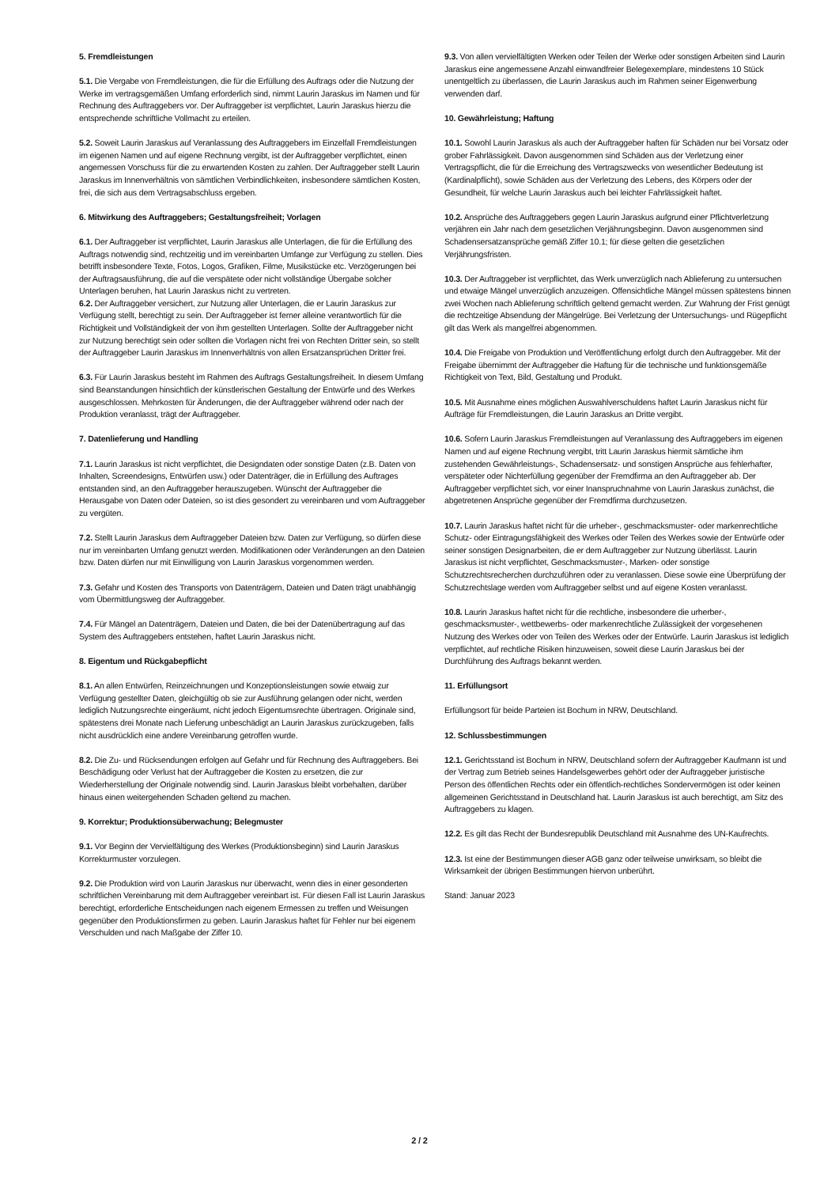5. Fremdleistungen
5.1. Die Vergabe von Fremdleistungen, die für die Erfüllung des Auftrags oder die Nutzung der Werke im vertragsgemäßen Umfang erforderlich sind, nimmt Laurin Jaraskus im Namen und für Rechnung des Auftraggebers vor. Der Auftraggeber ist verpflichtet, Laurin Jaraskus hierzu die entsprechende schriftliche Vollmacht zu erteilen.
5.2. Soweit Laurin Jaraskus auf Veranlassung des Auftraggebers im Einzelfall Fremdleistungen im eigenen Namen und auf eigene Rechnung vergibt, ist der Auftraggeber verpflichtet, einen angemessen Vorschuss für die zu erwartenden Kosten zu zahlen. Der Auftraggeber stellt Laurin Jaraskus im Innenverhältnis von sämtlichen Verbindlichkeiten, insbesondere sämtlichen Kosten, frei, die sich aus dem Vertragsabschluss ergeben.
6. Mitwirkung des Auftraggebers; Gestaltungsfreiheit; Vorlagen
6.1. Der Auftraggeber ist verpflichtet, Laurin Jaraskus alle Unterlagen, die für die Erfüllung des Auftrags notwendig sind, rechtzeitig und im vereinbarten Umfange zur Verfügung zu stellen. Dies betrifft insbesondere Texte, Fotos, Logos, Grafiken, Filme, Musikstücke etc. Verzögerungen bei der Auftragsausführung, die auf die verspätete oder nicht vollständige Übergabe solcher Unterlagen beruhen, hat Laurin Jaraskus nicht zu vertreten.
6.2. Der Auftraggeber versichert, zur Nutzung aller Unterlagen, die er Laurin Jaraskus zur Verfügung stellt, berechtigt zu sein. Der Auftraggeber ist ferner alleine verantwortlich für die Richtigkeit und Vollständigkeit der von ihm gestellten Unterlagen. Sollte der Auftraggeber nicht zur Nutzung berechtigt sein oder sollten die Vorlagen nicht frei von Rechten Dritter sein, so stellt der Auftraggeber Laurin Jaraskus im Innenverhältnis von allen Ersatzansprüchen Dritter frei.
6.3. Für Laurin Jaraskus besteht im Rahmen des Auftrags Gestaltungsfreiheit. In diesem Umfang sind Beanstandungen hinsichtlich der künstlerischen Gestaltung der Entwürfe und des Werkes ausgeschlossen. Mehrkosten für Änderungen, die der Auftraggeber während oder nach der Produktion veranlasst, trägt der Auftraggeber.
7. Datenlieferung und Handling
7.1. Laurin Jaraskus ist nicht verpflichtet, die Designdaten oder sonstige Daten (z.B. Daten von Inhalten, Screendesigns, Entwürfen usw.) oder Datenträger, die in Erfüllung des Auftrages entstanden sind, an den Auftraggeber herauszugeben. Wünscht der Auftraggeber die Herausgabe von Daten oder Dateien, so ist dies gesondert zu vereinbaren und vom Auftraggeber zu vergüten.
7.2. Stellt Laurin Jaraskus dem Auftraggeber Dateien bzw. Daten zur Verfügung, so dürfen diese nur im vereinbarten Umfang genutzt werden. Modifikationen oder Veränderungen an den Dateien bzw. Daten dürfen nur mit Einwilligung von Laurin Jaraskus vorgenommen werden.
7.3. Gefahr und Kosten des Transports von Datenträgern, Dateien und Daten trägt unabhängig vom Übermittlungsweg der Auftraggeber.
7.4. Für Mängel an Datenträgern, Dateien und Daten, die bei der Datenübertragung auf das System des Auftraggebers entstehen, haftet Laurin Jaraskus nicht.
8. Eigentum und Rückgabepflicht
8.1. An allen Entwürfen, Reinzeichnungen und Konzeptionsleistungen sowie etwaig zur Verfügung gestellter Daten, gleichgültig ob sie zur Ausführung gelangen oder nicht, werden lediglich Nutzungsrechte eingeräumt, nicht jedoch Eigentumsrechte übertragen. Originale sind, spätestens drei Monate nach Lieferung unbeschädigt an Laurin Jaraskus zurückzugeben, falls nicht ausdrücklich eine andere Vereinbarung getroffen wurde.
8.2. Die Zu- und Rücksendungen erfolgen auf Gefahr und für Rechnung des Auftraggebers. Bei Beschädigung oder Verlust hat der Auftraggeber die Kosten zu ersetzen, die zur Wiederherstellung der Originale notwendig sind. Laurin Jaraskus bleibt vorbehalten, darüber hinaus einen weitergehenden Schaden geltend zu machen.
9. Korrektur; Produktionsüberwachung; Belegmuster
9.1. Vor Beginn der Vervielfältigung des Werkes (Produktionsbeginn) sind Laurin Jaraskus Korrekturmuster vorzulegen.
9.2. Die Produktion wird von Laurin Jaraskus nur überwacht, wenn dies in einer gesonderten schriftlichen Vereinbarung mit dem Auftraggeber vereinbart ist. Für diesen Fall ist Laurin Jaraskus berechtigt, erforderliche Entscheidungen nach eigenem Ermessen zu treffen und Weisungen gegenüber den Produktionsfirmen zu geben. Laurin Jaraskus haftet für Fehler nur bei eigenem Verschulden und nach Maßgabe der Ziffer 10.
9.3. Von allen vervielfältigten Werken oder Teilen der Werke oder sonstigen Arbeiten sind Laurin Jaraskus eine angemessene Anzahl einwandfreier Belegexemplare, mindestens 10 Stück unentgeltlich zu überlassen, die Laurin Jaraskus auch im Rahmen seiner Eigenwerbung verwenden darf.
10. Gewährleistung; Haftung
10.1. Sowohl Laurin Jaraskus als auch der Auftraggeber haften für Schäden nur bei Vorsatz oder grober Fahrlässigkeit. Davon ausgenommen sind Schäden aus der Verletzung einer Vertragspflicht, die für die Erreichung des Vertragszwecks von wesentlicher Bedeutung ist (Kardinalpflicht), sowie Schäden aus der Verletzung des Lebens, des Körpers oder der Gesundheit, für welche Laurin Jaraskus auch bei leichter Fahrlässigkeit haftet.
10.2. Ansprüche des Auftraggebers gegen Laurin Jaraskus aufgrund einer Pflichtverletzung verjähren ein Jahr nach dem gesetzlichen Verjährungsbeginn. Davon ausgenommen sind Schadensersatzansprüche gemäß Ziffer 10.1; für diese gelten die gesetzlichen Verjährungsfristen.
10.3. Der Auftraggeber ist verpflichtet, das Werk unverzüglich nach Ablieferung zu untersuchen und etwaige Mängel unverzüglich anzuzeigen. Offensichtliche Mängel müssen spätestens binnen zwei Wochen nach Ablieferung schriftlich geltend gemacht werden. Zur Wahrung der Frist genügt die rechtzeitige Absendung der Mängelrüge. Bei Verletzung der Untersuchungs- und Rügepflicht gilt das Werk als mangelfrei abgenommen.
10.4. Die Freigabe von Produktion und Veröffentlichung erfolgt durch den Auftraggeber. Mit der Freigabe übernimmt der Auftraggeber die Haftung für die technische und funktionsgemäße Richtigkeit von Text, Bild, Gestaltung und Produkt.
10.5. Mit Ausnahme eines möglichen Auswahlverschuldens haftet Laurin Jaraskus nicht für Aufträge für Fremdleistungen, die Laurin Jaraskus an Dritte vergibt.
10.6. Sofern Laurin Jaraskus Fremdleistungen auf Veranlassung des Auftraggebers im eigenen Namen und auf eigene Rechnung vergibt, tritt Laurin Jaraskus hiermit sämtliche ihm zustehenden Gewährleistungs-, Schadensersatz- und sonstigen Ansprüche aus fehlerhafter, verspäteter oder Nichterfüllung gegenüber der Fremdfirma an den Auftraggeber ab. Der Auftraggeber verpflichtet sich, vor einer Inanspruchnahme von Laurin Jaraskus zunächst, die abgetretenen Ansprüche gegenüber der Fremdfirma durchzusetzen.
10.7. Laurin Jaraskus haftet nicht für die urheber-, geschmacksmuster- oder markenrechtliche Schutz- oder Eintragungsfähigkeit des Werkes oder Teilen des Werkes sowie der Entwürfe oder seiner sonstigen Designarbeiten, die er dem Auftraggeber zur Nutzung überlässt. Laurin Jaraskus ist nicht verpflichtet, Geschmacksmuster-, Marken- oder sonstige Schutzrechtsrecherchen durchzuführen oder zu veranlassen. Diese sowie eine Überprüfung der Schutzrechtslage werden vom Auftraggeber selbst und auf eigene Kosten veranlasst.
10.8. Laurin Jaraskus haftet nicht für die rechtliche, insbesondere die urherber-, geschmacksmuster-, wettbewerbs- oder markenrechtliche Zulässigkeit der vorgesehenen Nutzung des Werkes oder von Teilen des Werkes oder der Entwürfe. Laurin Jaraskus ist lediglich verpflichtet, auf rechtliche Risiken hinzuweisen, soweit diese Laurin Jaraskus bei der Durchführung des Auftrags bekannt werden.
11. Erfüllungsort
Erfüllungsort für beide Parteien ist Bochum in NRW, Deutschland.
12. Schlussbestimmungen
12.1. Gerichtsstand ist Bochum in NRW, Deutschland sofern der Auftraggeber Kaufmann ist und der Vertrag zum Betrieb seines Handelsgewerbes gehört oder der Auftraggeber juristische Person des öffentlichen Rechts oder ein öffentlich-rechtliches Sondervermögen ist oder keinen allgemeinen Gerichtsstand in Deutschland hat. Laurin Jaraskus ist auch berechtigt, am Sitz des Auftraggebers zu klagen.
12.2. Es gilt das Recht der Bundesrepublik Deutschland mit Ausnahme des UN-Kaufrechts.
12.3. Ist eine der Bestimmungen dieser AGB ganz oder teilweise unwirksam, so bleibt die Wirksamkeit der übrigen Bestimmungen hiervon unberührt.
Stand: Januar 2023
2 / 2